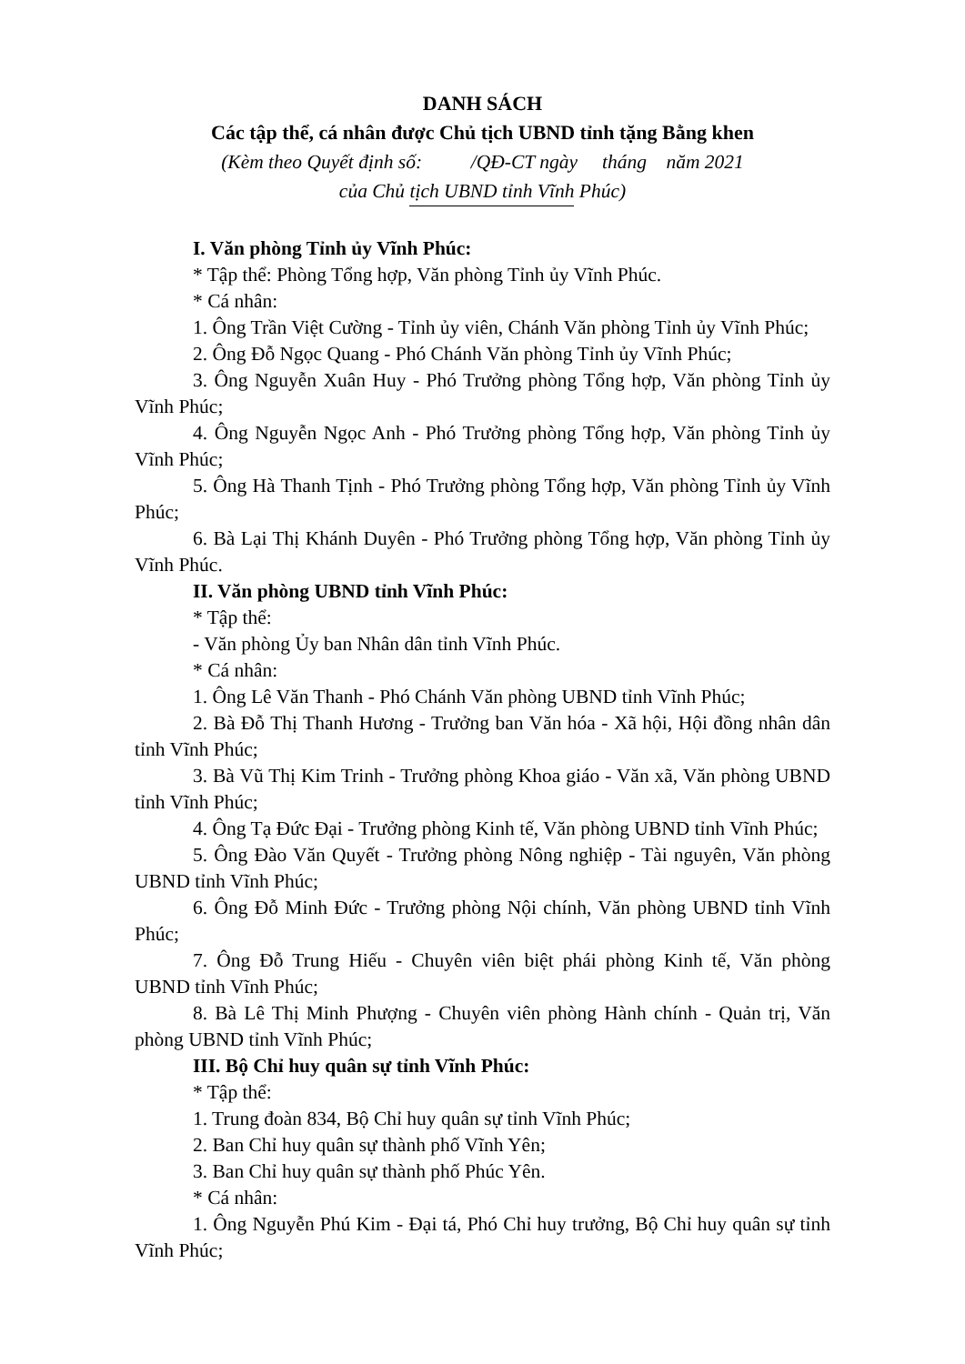DANH SÁCH
Các tập thể, cá nhân được Chủ tịch UBND tỉnh tặng Bằng khen
(Kèm theo Quyết định số: /QĐ-CT ngày tháng năm 2021
của Chủ tịch UBND tỉnh Vĩnh Phúc)
I. Văn phòng Tỉnh ủy Vĩnh Phúc:
* Tập thể: Phòng Tổng hợp, Văn phòng Tỉnh ủy Vĩnh Phúc.
* Cá nhân:
1. Ông Trần Việt Cường - Tỉnh ủy viên, Chánh Văn phòng Tỉnh ủy Vĩnh Phúc;
2. Ông Đỗ Ngọc Quang - Phó Chánh Văn phòng Tỉnh ủy Vĩnh Phúc;
3. Ông Nguyễn Xuân Huy - Phó Trưởng phòng Tổng hợp, Văn phòng Tỉnh ủy Vĩnh Phúc;
4. Ông Nguyễn Ngọc Anh - Phó Trưởng phòng Tổng hợp, Văn phòng Tỉnh ủy Vĩnh Phúc;
5. Ông Hà Thanh Tịnh - Phó Trưởng phòng Tổng hợp, Văn phòng Tỉnh ủy Vĩnh Phúc;
6. Bà Lại Thị Khánh Duyên - Phó Trưởng phòng Tổng hợp, Văn phòng Tỉnh ủy Vĩnh Phúc.
II. Văn phòng UBND tỉnh Vĩnh Phúc:
* Tập thể:
- Văn phòng Ủy ban Nhân dân tỉnh Vĩnh Phúc.
* Cá nhân:
1. Ông Lê Văn Thanh - Phó Chánh Văn phòng UBND tỉnh Vĩnh Phúc;
2. Bà Đỗ Thị Thanh Hương - Trưởng ban Văn hóa - Xã hội, Hội đồng nhân dân tỉnh Vĩnh Phúc;
3. Bà Vũ Thị Kim Trinh - Trưởng phòng Khoa giáo - Văn xã, Văn phòng UBND tỉnh Vĩnh Phúc;
4. Ông Tạ Đức Đại - Trưởng phòng Kinh tế, Văn phòng UBND tỉnh Vĩnh Phúc;
5. Ông Đào Văn Quyết - Trưởng phòng Nông nghiệp - Tài nguyên, Văn phòng UBND tỉnh Vĩnh Phúc;
6. Ông Đỗ Minh Đức - Trưởng phòng Nội chính, Văn phòng UBND tỉnh Vĩnh Phúc;
7. Ông Đỗ Trung Hiếu - Chuyên viên biệt phái phòng Kinh tế, Văn phòng UBND tỉnh Vĩnh Phúc;
8. Bà Lê Thị Minh Phượng - Chuyên viên phòng Hành chính - Quản trị, Văn phòng UBND tỉnh Vĩnh Phúc;
III. Bộ Chỉ huy quân sự tỉnh Vĩnh Phúc:
* Tập thể:
1. Trung đoàn 834, Bộ Chỉ huy quân sự tỉnh Vĩnh Phúc;
2. Ban Chỉ huy quân sự thành phố Vĩnh Yên;
3. Ban Chỉ huy quân sự thành phố Phúc Yên.
* Cá nhân:
1. Ông Nguyễn Phú Kim - Đại tá, Phó Chỉ huy trưởng, Bộ Chỉ huy quân sự tỉnh Vĩnh Phúc;